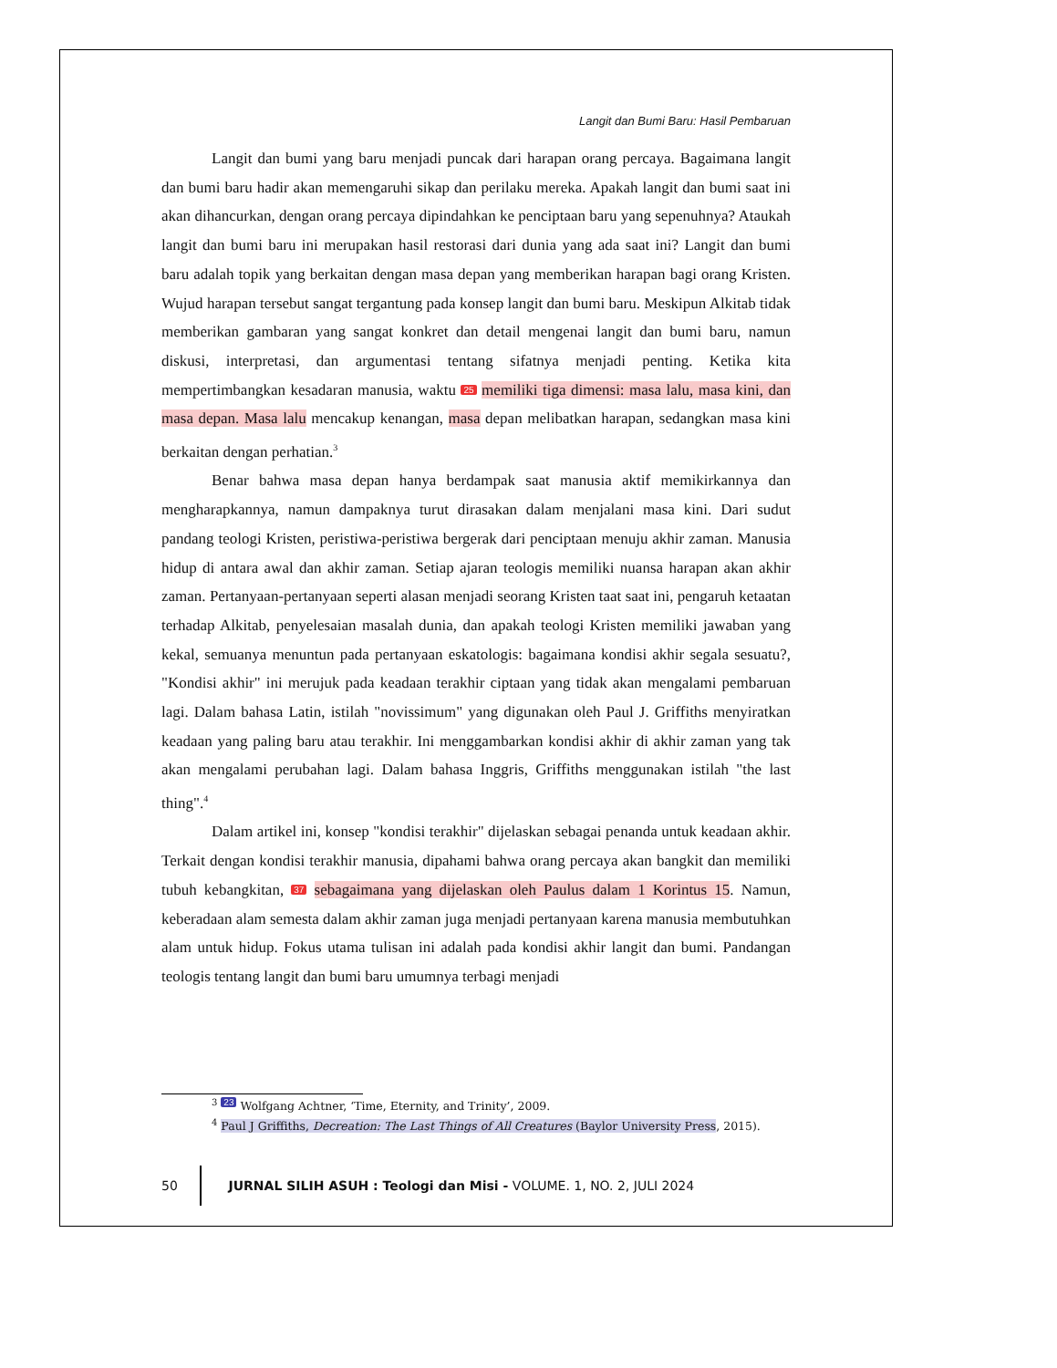Langit dan Bumi Baru: Hasil Pembaruan
Langit dan bumi yang baru menjadi puncak dari harapan orang percaya. Bagaimana langit dan bumi baru hadir akan memengaruhi sikap dan perilaku mereka. Apakah langit dan bumi saat ini akan dihancurkan, dengan orang percaya dipindahkan ke penciptaan baru yang sepenuhnya? Ataukah langit dan bumi baru ini merupakan hasil restorasi dari dunia yang ada saat ini? Langit dan bumi baru adalah topik yang berkaitan dengan masa depan yang memberikan harapan bagi orang Kristen. Wujud harapan tersebut sangat tergantung pada konsep langit dan bumi baru. Meskipun Alkitab tidak memberikan gambaran yang sangat konkret dan detail mengenai langit dan bumi baru, namun diskusi, interpretasi, dan argumentasi tentang sifatnya menjadi penting. Ketika kita mempertimbangkan kesadaran manusia, waktu 25 memiliki tiga dimensi: masa lalu, masa kini, dan masa depan. Masa lalu mencakup kenangan, masa depan melibatkan harapan, sedangkan masa kini berkaitan dengan perhatian.<sup>3</sup>
Benar bahwa masa depan hanya berdampak saat manusia aktif memikirkannya dan mengharapkannya, namun dampaknya turut dirasakan dalam menjalani masa kini. Dari sudut pandang teologi Kristen, peristiwa-peristiwa bergerak dari penciptaan menuju akhir zaman. Manusia hidup di antara awal dan akhir zaman. Setiap ajaran teologis memiliki nuansa harapan akan akhir zaman. Pertanyaan-pertanyaan seperti alasan menjadi seorang Kristen taat saat ini, pengaruh ketaatan terhadap Alkitab, penyelesaian masalah dunia, dan apakah teologi Kristen memiliki jawaban yang kekal, semuanya menuntun pada pertanyaan eskatologis: bagaimana kondisi akhir segala sesuatu?, "Kondisi akhir" ini merujuk pada keadaan terakhir ciptaan yang tidak akan mengalami pembaruan lagi. Dalam bahasa Latin, istilah "novissimum" yang digunakan oleh Paul J. Griffiths menyiratkan keadaan yang paling baru atau terakhir. Ini menggambarkan kondisi akhir di akhir zaman yang tak akan mengalami perubahan lagi. Dalam bahasa Inggris, Griffiths menggunakan istilah "the last thing".<sup>4</sup>
Dalam artikel ini, konsep "kondisi terakhir" dijelaskan sebagai penanda untuk keadaan akhir. Terkait dengan kondisi terakhir manusia, dipahami bahwa orang percaya akan bangkit dan memiliki tubuh kebangkitan, 37 sebagaimana yang dijelaskan oleh Paulus dalam 1 Korintus 15. Namun, keberadaan alam semesta dalam akhir zaman juga menjadi pertanyaan karena manusia membutuhkan alam untuk hidup. Fokus utama tulisan ini adalah pada kondisi akhir langit dan bumi. Pandangan teologis tentang langit dan bumi baru umumnya terbagi menjadi
<sup>3</sup> 23 Wolfgang Achtner, ‘Time, Eternity, and Trinity’, 2009.
<sup>4</sup> Paul J Griffiths, Decreation: The Last Things of All Creatures (Baylor University Press, 2015).
50 JURNAL SILIH ASUH : Teologi dan Misi - VOLUME. 1, NO. 2, JULI 2024